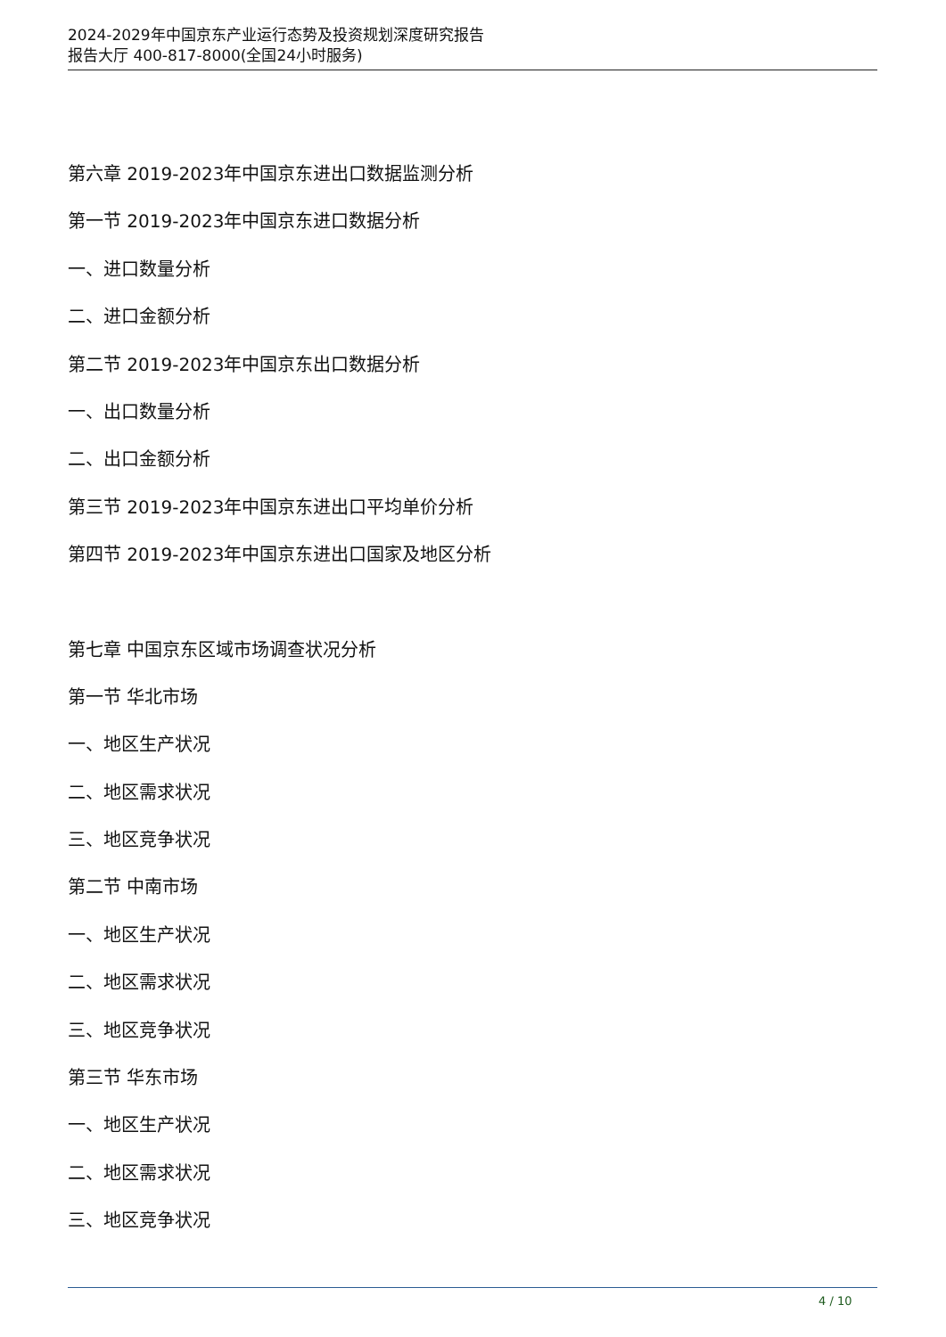2024-2029年中国京东产业运行态势及投资规划深度研究报告
报告大厅 400-817-8000(全国24小时服务)
第六章 2019-2023年中国京东进出口数据监测分析
第一节 2019-2023年中国京东进口数据分析
一、进口数量分析
二、进口金额分析
第二节 2019-2023年中国京东出口数据分析
一、出口数量分析
二、出口金额分析
第三节 2019-2023年中国京东进出口平均单价分析
第四节 2019-2023年中国京东进出口国家及地区分析
第七章 中国京东区域市场调查状况分析
第一节 华北市场
一、地区生产状况
二、地区需求状况
三、地区竞争状况
第二节 中南市场
一、地区生产状况
二、地区需求状况
三、地区竞争状况
第三节 华东市场
一、地区生产状况
二、地区需求状况
三、地区竞争状况
4 / 10